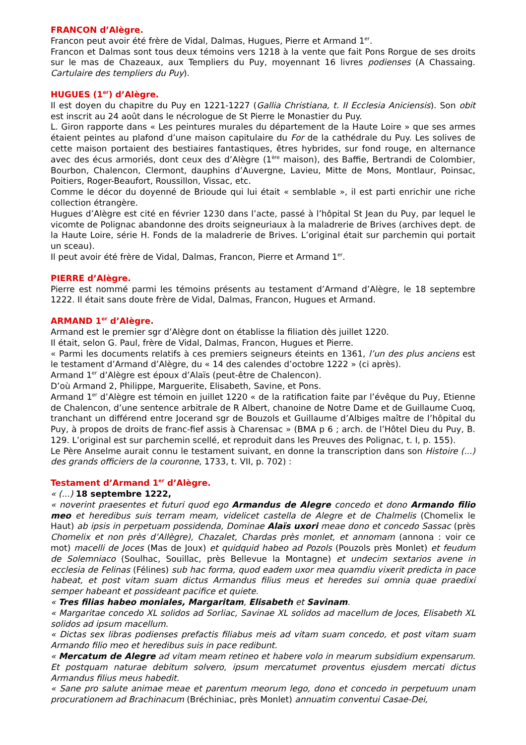FRANCON d’Alègre.
Francon peut avoir été frère de Vidal, Dalmas, Hugues, Pierre et Armand 1<sup>er</sup>.
Francon et Dalmas sont tous deux témoins vers 1218 à la vente que fait Pons Rorgue de ses droits sur le mas de Chazeaux, aux Templiers du Puy, moyennant 16 livres podienses (A Chassaing. Cartulaire des templiers du Puy).
HUGUES (1<sup>er</sup>) d’Alègre.
Il est doyen du chapitre du Puy en 1221-1227 (Gallia Christiana, t. II Ecclesia Aniciensis). Son obit est inscrit au 24 août dans le nécrologue de St Pierre le Monastier du Puy.
L. Giron rapporte dans « Les peintures murales du département de la Haute Loire » que ses armes étaient peintes au plafond d’une maison capitulaire du For de la cathédrale du Puy. Les solives de cette maison portaient des bestiaires fantastiques, êtres hybrides, sur fond rouge, en alternance avec des écus armoriés, dont ceux des d’Alègre (1<sup>ère</sup> maison), des Baffie, Bertrandi de Colombier, Bourbon, Chalencon, Clermont, dauphins d’Auvergne, Lavieu, Mitte de Mons, Montlaur, Poinsac, Poitiers, Roger-Beaufort, Roussillon, Vissac, etc.
Comme le décor du doyenné de Brioude qui lui était « semblable », il est parti enrichir une riche collection étrangère.
Hugues d’Alègre est cité en février 1230 dans l’acte, passé à l’hôpital St Jean du Puy, par lequel le vicomte de Polignac abandonne des droits seigneuriaux à la maladrerie de Brives (archives dept. de la Haute Loire, série H. Fonds de la maladrerie de Brives. L’original était sur parchemin qui portait un sceau).
Il peut avoir été frère de Vidal, Dalmas, Francon, Pierre et Armand 1<sup>er</sup>.
PIERRE d’Alègre.
Pierre est nommé parmi les témoins présents au testament d’Armand d’Alègre, le 18 septembre 1222. Il était sans doute frère de Vidal, Dalmas, Francon, Hugues et Armand.
ARMAND 1<sup>er</sup> d’Alègre.
Armand est le premier sgr d’Alègre dont on établisse la filiation dès juillet 1220.
Il était, selon G. Paul, frère de Vidal, Dalmas, Francon, Hugues et Pierre.
« Parmi les documents relatifs à ces premiers seigneurs éteints en 1361, l’un des plus anciens est le testament d’Armand d’Alègre, du « 14 des calendes d’octobre 1222 » (ci après).
Armand 1<sup>er</sup> d’Alègre est époux d’Alaïs (peut-être de Chalencon).
D’où Armand 2, Philippe, Marguerite, Elisabeth, Savine, et Pons.
Armand 1<sup>er</sup> d’Alègre est témoin en juillet 1220 « de la ratification faite par l’évêque du Puy, Etienne de Chalencon, d’une sentence arbitrale de R Albert, chanoine de Notre Dame et de Guillaume Cuoq, tranchant un différend entre Jocerand sgr de Bouzols et Guillaume d’Albiges maître de l’hôpital du Puy, à propos de droits de franc-fief assis à Charensac » (BMA p 6 ; arch. de l’Hôtel Dieu du Puy, B. 129. L’original est sur parchemin scellé, et reproduit dans les Preuves des Polignac, t. I, p. 155).
Le Père Anselme aurait connu le testament suivant, en donne la transcription dans son Histoire (...) des grands officiers de la couronne, 1733, t. VII, p. 702) :
Testament d’Armand 1<sup>er</sup> d’Alègre.
« (...) 18 septembre 1222,
« noverint praesentes et futuri quod ego Armandus de Alegre concedo et dono Armando filio meo et heredibus suis terram meam, videlicet castella de Alegre et de Chalmelis (Chomelix le Haut) ab ipsis in perpetuam possidenda, Dominae Alaïs uxori meae dono et concedo Sassac (près Chomelix et non près d’Allègre), Chazalet, Chardas près monlet, et annomam (annona : voir ce mot) macelli de Joces (Mas de Joux) et quidquid habeo ad Pozols (Pouzols près Monlet) et feudum de Solemniaco (Soulhac, Souillac, près Bellevue la Montagne) et undecim sextarios avene in ecclesia de Felinas (Félines) sub hac forma, quod eadem uxor mea quamdiu vixerit predicta in pace habeat, et post vitam suam dictus Armandus filius meus et heredes sui omnia quae praedixi semper habeant et possideant pacifice et quiete.
« Tres filias habeo moniales, Margaritam, Elisabeth et Savinam.
« Margaritae concedo XL solidos ad Sorliac, Savinae XL solidos ad macellum de Joces, Elisabeth XL solidos ad ipsum macellum.
« Dictas sex libras podienses prefactis filiabus meis ad vitam suam concedo, et post vitam suam Armando filio meo et heredibus suis in pace redibunt.
« Mercatum de Alegre ad vitam meam retineo et habere volo in mearum subsidium expensarum. Et postquam naturae debitum solvero, ipsum mercatumet proventus ejusdem mercati dictus Armandus filius meus habedit.
« Sane pro salute animae meae et parentum meorum lego, dono et concedo in perpetuum unam procurationem ad Brachinacum (Bréchiniac, près Monlet) annuatim conventui Casae-Dei,